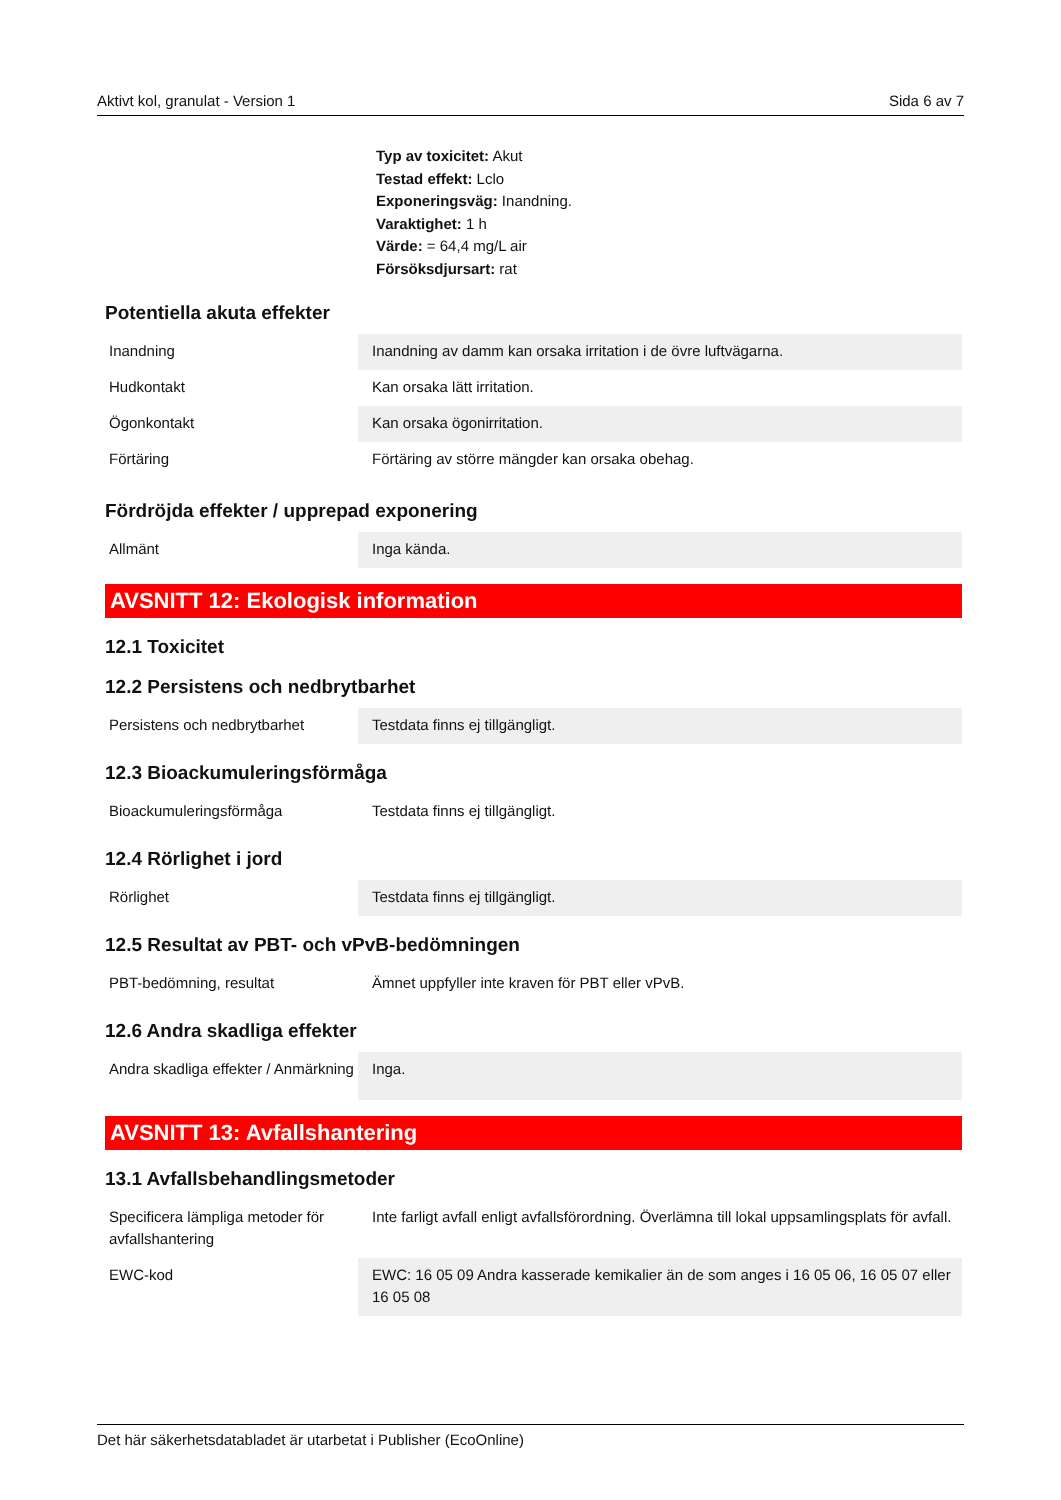Aktivt kol, granulat - Version 1 Sida 6 av 7
Typ av toxicitet: Akut
Testad effekt: Lclo
Exponeringsväg: Inandning.
Varaktighet: 1 h
Värde: = 64,4 mg/L air
Försöksdjursart: rat
Potentiella akuta effekter
| Inandning | Inandning av damm kan orsaka irritation i de övre luftvägarna. |
| Hudkontakt | Kan orsaka lätt irritation. |
| Ögonkontakt | Kan orsaka ögonirritation. |
| Förtäring | Förtäring av större mängder kan orsaka obehag. |
Fördröjda effekter / upprepad exponering
| Allmänt | Inga kända. |
AVSNITT 12: Ekologisk information
12.1 Toxicitet
12.2 Persistens och nedbrytbarhet
| Persistens och nedbrytbarhet | Testdata finns ej tillgängligt. |
12.3 Bioackumuleringsförmåga
| Bioackumuleringsförmåga | Testdata finns ej tillgängligt. |
12.4 Rörlighet i jord
| Rörlighet | Testdata finns ej tillgängligt. |
12.5 Resultat av PBT- och vPvB-bedömningen
| PBT-bedömning, resultat | Ämnet uppfyller inte kraven för PBT eller vPvB. |
12.6 Andra skadliga effekter
| Andra skadliga effekter / Anmärkning | Inga. |
AVSNITT 13: Avfallshantering
13.1 Avfallsbehandlingsmetoder
| Specificera lämpliga metoder för avfallshantering | Inte farligt avfall enligt avfallsförordning. Överlämna till lokal uppsamlingsplats för avfall. |
| EWC-kod | EWC: 16 05 09 Andra kasserade kemikalier än de som anges i 16 05 06, 16 05 07 eller 16 05 08 |
Det här säkerhetsdatabladet är utarbetat i Publisher (EcoOnline)